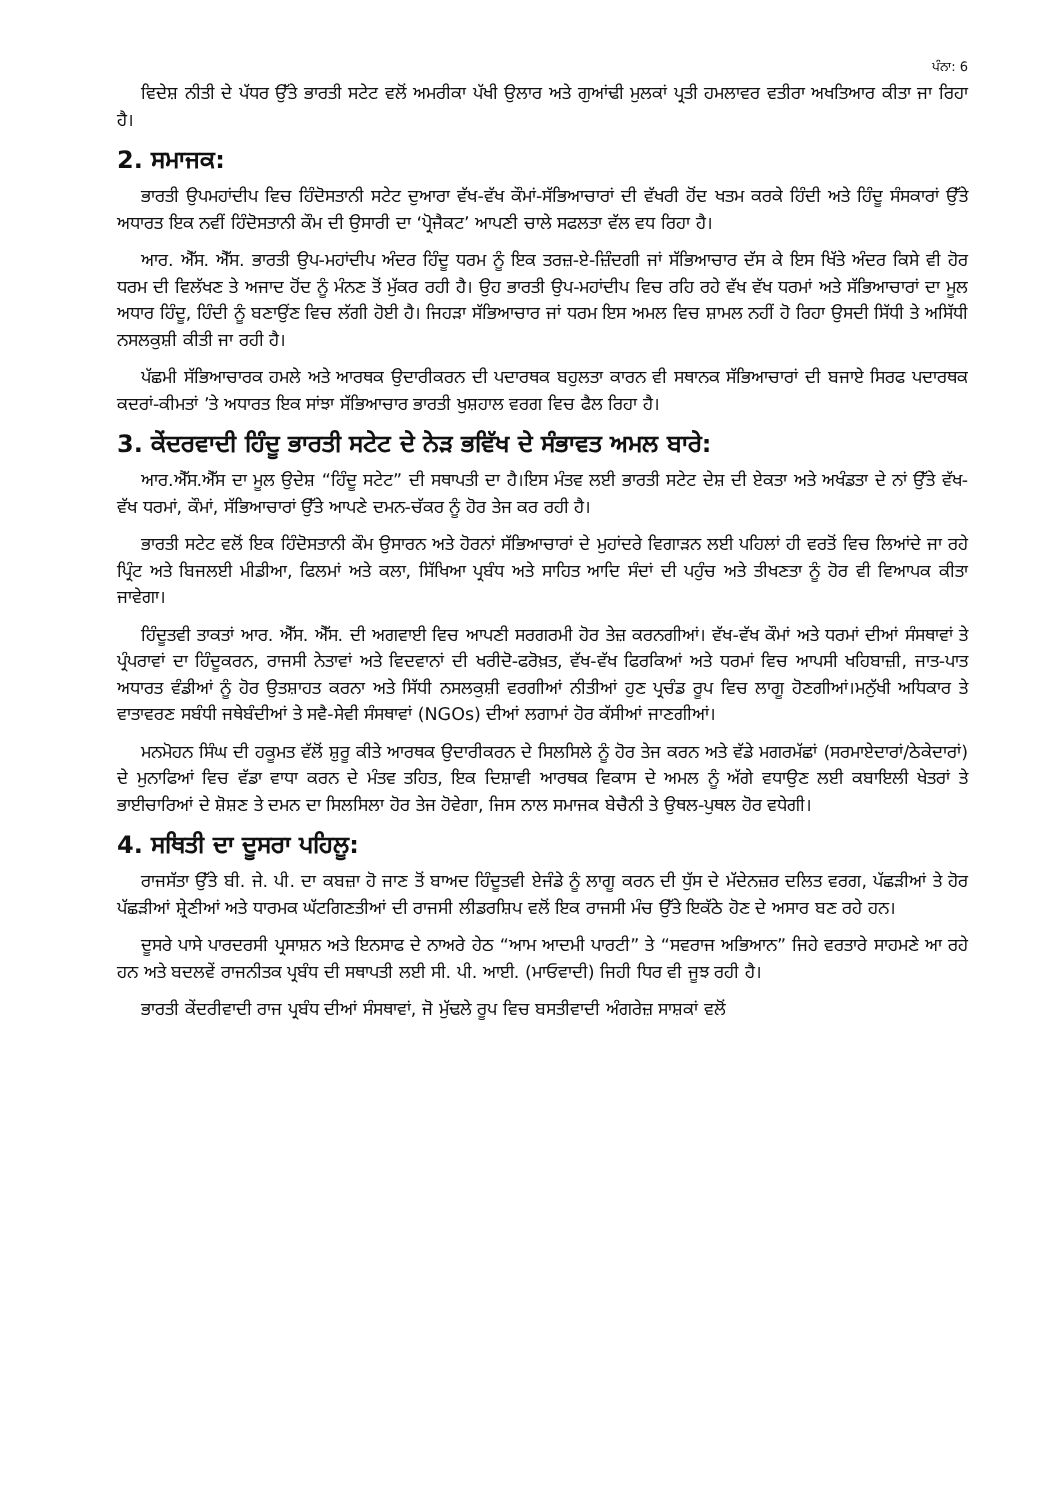ਪੰਨਾ: 6
ਵਿਦੇਸ਼ ਨੀਤੀ ਦੇ ਪੱਧਰ ਉੱਤੇ ਭਾਰਤੀ ਸਟੇਟ ਵਲੋਂ ਅਮਰੀਕਾ ਪੱਖੀ ਉਲਾਰ ਅਤੇ ਗੁਆਂਢੀ ਮੁਲਕਾਂ ਪ੍ਰਤੀ ਹਮਲਾਵਰ ਵਤੀਰਾ ਅਖਤਿਆਰ ਕੀਤਾ ਜਾ ਰਿਹਾ ਹੈ।
2. ਸਮਾਜਕ:
ਭਾਰਤੀ ਉਪਮਹਾਂਦੀਪ ਵਿਚ ਹਿੰਦੋਸਤਾਨੀ ਸਟੇਟ ਦੁਆਰਾ ਵੱਖ-ਵੱਖ ਕੌਮਾਂ-ਸੱਭਿਆਚਾਰਾਂ ਦੀ ਵੱਖਰੀ ਹੋਂਦ ਖਤਮ ਕਰਕੇ ਹਿੰਦੀ ਅਤੇ ਹਿੰਦੂ ਸੰਸਕਾਰਾਂ ਉੱਤੇ ਅਧਾਰਤ ਇਕ ਨਵੀਂ ਹਿੰਦੋਸਤਾਨੀ ਕੌਮ ਦੀ ਉਸਾਰੀ ਦਾ ‘ਪ੍ਰੋਜੈਕਟ’ ਆਪਣੀ ਚਾਲੇ ਸਫਲਤਾ ਵੱਲ ਵਧ ਰਿਹਾ ਹੈ।
ਆਰ. ਐੱਸ. ਐੱਸ. ਭਾਰਤੀ ਉਪ-ਮਹਾਂਦੀਪ ਅੰਦਰ ਹਿੰਦੂ ਧਰਮ ਨੂੰ ਇਕ ਤਰਜ਼-ਏ-ਜ਼ਿੰਦਗੀ ਜਾਂ ਸੱਭਿਆਚਾਰ ਦੱਸ ਕੇ ਇਸ ਖਿੱਤੇ ਅੰਦਰ ਕਿਸੇ ਵੀ ਹੋਰ ਧਰਮ ਦੀ ਵਿਲੱਖਣ ਤੇ ਅਜਾਦ ਹੋਂਦ ਨੂੰ ਮੰਨਣ ਤੋਂ ਮੁੱਕਰ ਰਹੀ ਹੈ। ਉਹ ਭਾਰਤੀ ਉਪ-ਮਹਾਂਦੀਪ ਵਿਚ ਰਹਿ ਰਹੇ ਵੱਖ ਵੱਖ ਧਰਮਾਂ ਅਤੇ ਸੱਭਿਆਚਾਰਾਂ ਦਾ ਮੂਲ ਅਧਾਰ ਹਿੰਦੂ, ਹਿੰਦੀ ਨੂੰ ਬਣਾਉਂਣ ਵਿਚ ਲੱਗੀ ਹੋਈ ਹੈ। ਜਿਹੜਾ ਸੱਭਿਆਚਾਰ ਜਾਂ ਧਰਮ ਇਸ ਅਮਲ ਵਿਚ ਸ਼ਾਮਲ ਨਹੀਂ ਹੋ ਰਿਹਾ ਉਸਦੀ ਸਿੱਧੀ ਤੇ ਅਸਿੱਧੀ ਨਸਲਕੁਸ਼ੀ ਕੀਤੀ ਜਾ ਰਹੀ ਹੈ।
ਪੱਛਮੀ ਸੱਭਿਆਚਾਰਕ ਹਮਲੇ ਅਤੇ ਆਰਥਕ ਉਦਾਰੀਕਰਨ ਦੀ ਪਦਾਰਥਕ ਬਹੁਲਤਾ ਕਾਰਨ ਵੀ ਸਥਾਨਕ ਸੱਭਿਆਚਾਰਾਂ ਦੀ ਬਜਾਏ ਸਿਰਫ ਪਦਾਰਥਕ ਕਦਰਾਂ-ਕੀਮਤਾਂ ’ਤੇ ਅਧਾਰਤ ਇਕ ਸਾਂਝਾ ਸੱਭਿਆਚਾਰ ਭਾਰਤੀ ਖੁਸ਼ਹਾਲ ਵਰਗ ਵਿਚ ਫੈਲ ਰਿਹਾ ਹੈ।
3. ਕੇਂਦਰਵਾਦੀ ਹਿੰਦੂ ਭਾਰਤੀ ਸਟੇਟ ਦੇ ਨੇੜ ਭਵਿੱਖ ਦੇ ਸੰਭਾਵਤ ਅਮਲ ਬਾਰੇ:
ਆਰ.ਐੱਸ.ਐੱਸ ਦਾ ਮੂਲ ਉਦੇਸ਼ “ਹਿੰਦੂ ਸਟੇਟ” ਦੀ ਸਥਾਪਤੀ ਦਾ ਹੈ।ਇਸ ਮੰਤਵ ਲਈ ਭਾਰਤੀ ਸਟੇਟ ਦੇਸ਼ ਦੀ ਏਕਤਾ ਅਤੇ ਅਖੰਡਤਾ ਦੇ ਨਾਂ ਉੱਤੇ ਵੱਖ-ਵੱਖ ਧਰਮਾਂ, ਕੌਮਾਂ, ਸੱਭਿਆਚਾਰਾਂ ਉੱਤੇ ਆਪਣੇ ਦਮਨ-ਚੱਕਰ ਨੂੰ ਹੋਰ ਤੇਜ ਕਰ ਰਹੀ ਹੈ।
ਭਾਰਤੀ ਸਟੇਟ ਵਲੋਂ ਇਕ ਹਿੰਦੋਸਤਾਨੀ ਕੌਮ ਉਸਾਰਨ ਅਤੇ ਹੋਰਨਾਂ ਸੱਭਿਆਚਾਰਾਂ ਦੇ ਮੁਹਾਂਦਰੇ ਵਿਗਾੜਨ ਲਈ ਪਹਿਲਾਂ ਹੀ ਵਰਤੋਂ ਵਿਚ ਲਿਆਂਦੇ ਜਾ ਰਹੇ ਪ੍ਰਿੰਟ ਅਤੇ ਬਿਜਲਈ ਮੀਡੀਆ, ਫਿਲਮਾਂ ਅਤੇ ਕਲਾ, ਸਿੱਖਿਆ ਪ੍ਰਬੰਧ ਅਤੇ ਸਾਹਿਤ ਆਦਿ ਸੰਦਾਂ ਦੀ ਪਹੁੰਚ ਅਤੇ ਤੀਖਣਤਾ ਨੂੰ ਹੋਰ ਵੀ ਵਿਆਪਕ ਕੀਤਾ ਜਾਵੇਗਾ।
ਹਿੰਦੂਤਵੀ ਤਾਕਤਾਂ ਆਰ. ਐੱਸ. ਐੱਸ. ਦੀ ਅਗਵਾਈ ਵਿਚ ਆਪਣੀ ਸਰਗਰਮੀ ਹੋਰ ਤੇਜ਼ ਕਰਨਗੀਆਂ। ਵੱਖ-ਵੱਖ ਕੌਮਾਂ ਅਤੇ ਧਰਮਾਂ ਦੀਆਂ ਸੰਸਥਾਵਾਂ ਤੇ ਪ੍ਰੰਪਰਾਵਾਂ ਦਾ ਹਿੰਦੂਕਰਨ, ਰਾਜਸੀ ਨੇਤਾਵਾਂ ਅਤੇ ਵਿਦਵਾਨਾਂ ਦੀ ਖਰੀਦੋ-ਫਰੋਖ਼ਤ, ਵੱਖ-ਵੱਖ ਫਿਰਕਿਆਂ ਅਤੇ ਧਰਮਾਂ ਵਿਚ ਆਪਸੀ ਖਹਿਬਾਜ਼ੀ, ਜਾਤ-ਪਾਤ ਅਧਾਰਤ ਵੰਡੀਆਂ ਨੂੰ ਹੋਰ ਉਤਸ਼ਾਹਤ ਕਰਨਾ ਅਤੇ ਸਿੱਧੀ ਨਸਲਕੁਸ਼ੀ ਵਰਗੀਆਂ ਨੀਤੀਆਂ ਹੁਣ ਪ੍ਰਚੰਡ ਰੂਪ ਵਿਚ ਲਾਗੂ ਹੋਣਗੀਆਂ।ਮਨੁੱਖੀ ਅਧਿਕਾਰ ਤੇ ਵਾਤਾਵਰਣ ਸਬੰਧੀ ਜਥੇਬੰਦੀਆਂ ਤੇ ਸਵੈ-ਸੇਵੀ ਸੰਸਥਾਵਾਂ (NGOs) ਦੀਆਂ ਲਗਾਮਾਂ ਹੋਰ ਕੱਸੀਆਂ ਜਾਣਗੀਆਂ।
ਮਨਮੋਹਨ ਸਿੰਘ ਦੀ ਹਕੂਮਤ ਵੱਲੋਂ ਸ਼ੁਰੂ ਕੀਤੇ ਆਰਥਕ ਉਦਾਰੀਕਰਨ ਦੇ ਸਿਲਸਿਲੇ ਨੂੰ ਹੋਰ ਤੇਜ ਕਰਨ ਅਤੇ ਵੱਡੇ ਮਗਰਮੱਛਾਂ (ਸਰਮਾਏਦਾਰਾਂ/ਠੇਕੇਦਾਰਾਂ) ਦੇ ਮੁਨਾਫਿਆਂ ਵਿਚ ਵੱਡਾ ਵਾਧਾ ਕਰਨ ਦੇ ਮੰਤਵ ਤਹਿਤ, ਇਕ ਦਿਸ਼ਾਵੀ ਆਰਥਕ ਵਿਕਾਸ ਦੇ ਅਮਲ ਨੂੰ ਅੱਗੇ ਵਧਾਉਣ ਲਈ ਕਬਾਇਲੀ ਖੇਤਰਾਂ ਤੇ ਭਾਈਚਾਰਿਆਂ ਦੇ ਸ਼ੋਸ਼ਣ ਤੇ ਦਮਨ ਦਾ ਸਿਲਸਿਲਾ ਹੋਰ ਤੇਜ ਹੋਵੇਗਾ, ਜਿਸ ਨਾਲ ਸਮਾਜਕ ਬੇਚੈਨੀ ਤੇ ਉਥਲ-ਪੁਥਲ ਹੋਰ ਵਧੇਗੀ।
4. ਸਥਿਤੀ ਦਾ ਦੂਸਰਾ ਪਹਿਲੂ:
ਰਾਜਸੱਤਾ ਉੱਤੇ ਬੀ. ਜੇ. ਪੀ. ਦਾ ਕਬਜ਼ਾ ਹੋ ਜਾਣ ਤੋਂ ਬਾਅਦ ਹਿੰਦੂਤਵੀ ਏਜੰਡੇ ਨੂੰ ਲਾਗੂ ਕਰਨ ਦੀ ਧੁੱਸ ਦੇ ਮੱਦੇਨਜ਼ਰ ਦਲਿਤ ਵਰਗ, ਪੱਛੜੀਆਂ ਤੇ ਹੋਰ ਪੱਛੜੀਆਂ ਸ਼੍ਰੇਣੀਆਂ ਅਤੇ ਧਾਰਮਕ ਘੱਟਗਿਣਤੀਆਂ ਦੀ ਰਾਜਸੀ ਲੀਡਰਸ਼ਿਪ ਵਲੋਂ ਇਕ ਰਾਜਸੀ ਮੰਚ ਉੱਤੇ ਇਕੱਠੇ ਹੋਣ ਦੇ ਅਸਾਰ ਬਣ ਰਹੇ ਹਨ।
ਦੂਸਰੇ ਪਾਸੇ ਪਾਰਦਰਸੀ ਪ੍ਰਸਾਸ਼ਨ ਅਤੇ ਇਨਸਾਫ ਦੇ ਨਾਅਰੇ ਹੇਠ “ਆਮ ਆਦਮੀ ਪਾਰਟੀ” ਤੇ “ਸਵਰਾਜ ਅਭਿਆਨ” ਜਿਹੇ ਵਰਤਾਰੇ ਸਾਹਮਣੇ ਆ ਰਹੇ ਹਨ ਅਤੇ ਬਦਲਵੇਂ ਰਾਜਨੀਤਕ ਪ੍ਰਬੰਧ ਦੀ ਸਥਾਪਤੀ ਲਈ ਸੀ. ਪੀ. ਆਈ. (ਮਾਓਵਾਦੀ) ਜਿਹੀ ਧਿਰ ਵੀ ਜੂਝ ਰਹੀ ਹੈ।
ਭਾਰਤੀ ਕੇਂਦਰੀਵਾਦੀ ਰਾਜ ਪ੍ਰਬੰਧ ਦੀਆਂ ਸੰਸਥਾਵਾਂ, ਜੋ ਮੁੱਢਲੇ ਰੂਪ ਵਿਚ ਬਸਤੀਵਾਦੀ ਅੰਗਰੇਜ਼ ਸਾਸ਼ਕਾਂ ਵਲੋਂ